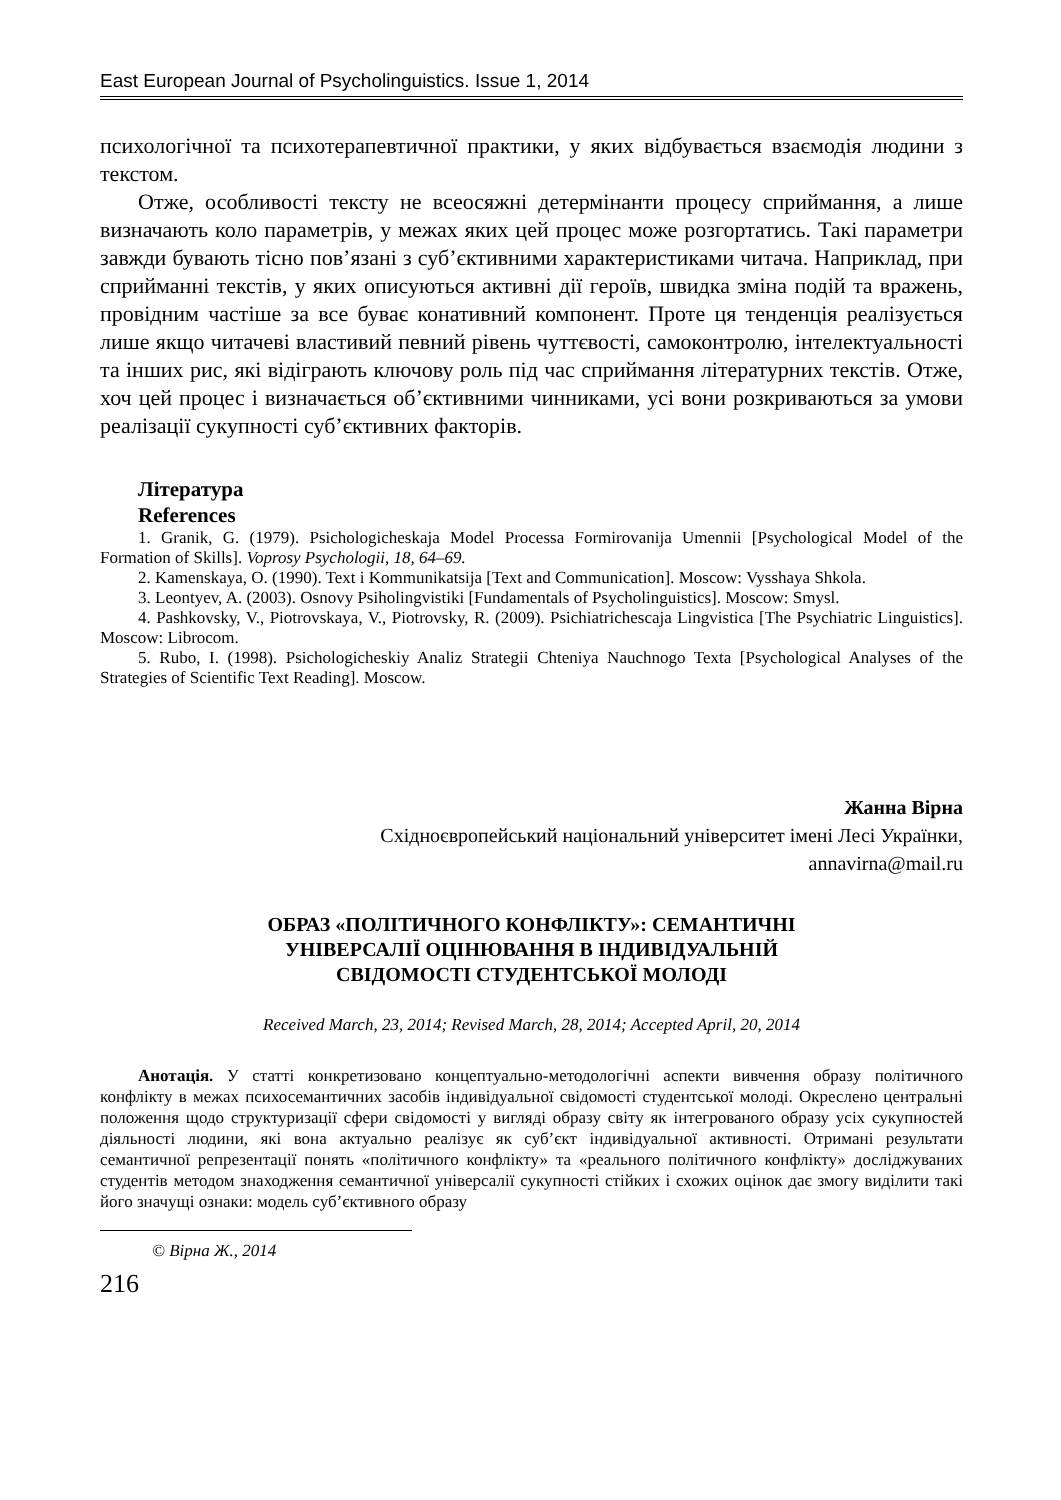East European Journal of Psycholinguistics. Issue 1, 2014
психологічної та психотерапевтичної практики, у яких відбувається взаємодія людини з текстом.
Отже, особливості тексту не всеосяжні детермінанти процесу сприймання, а лише визначають коло параметрів, у межах яких цей процес може розгортатись. Такі параметри завжди бувають тісно пов’язані з суб’єктивними характеристиками читача. Наприклад, при сприйманні текстів, у яких описуються активні дії героїв, швидка зміна подій та вражень, провідним частіше за все буває конативний компонент. Проте ця тенденція реалізується лише якщо читачеві властивий певний рівень чуттєвості, самоконтролю, інтелектуальності та інших рис, які відіграють ключову роль під час сприймання літературних текстів. Отже, хоч цей процес і визначається об’єктивними чинниками, усі вони розкриваються за умови реалізації сукупності суб’єктивних факторів.
Література
References
1. Granik, G. (1979). Psichologicheskaja Model Processa Formirovanija Umennii [Psychological Model of the Formation of Skills]. Voprosy Psychologii, 18, 64–69.
2. Kamenskaya, O. (1990). Text i Kommunikatsija [Text and Communication]. Moscow: Vysshaya Shkola.
3. Leontyev, A. (2003). Osnovy Psiholingvistiki [Fundamentals of Psycholinguistics]. Moscow: Smysl.
4. Pashkovsky, V., Piotrovskaya, V., Piotrovsky, R. (2009). Psichiatrichescaja Lingvistica [The Psychiatric Linguistics]. Moscow: Librocom.
5. Rubo, I. (1998). Psichologicheskiy Analiz Strategii Chteniya Nauchnogo Texta [Psychological Analyses of the Strategies of Scientific Text Reading]. Moscow.
Жанна Вірна
Східноєвропейський національний університет імені Лесі Українки,
annavirna@mail.ru
ОБРАЗ «ПОЛІТИЧНОГО КОНФЛІКТУ»: СЕМАНТИЧНІ
УНІВЕРСАЛІЇ ОЦІНЮВАННЯ В ІНДИВІДУАЛЬНІЙ
СВІДОМОСТІ СТУДЕНТСЬКОЇ МОЛОДІ
Received March, 23, 2014; Revised March, 28, 2014; Accepted April, 20, 2014
Анотація. У статті конкретизовано концептуально-методологічні аспекти вивчення образу політичного конфлікту в межах психосемантичних засобів індивідуальної свідомості студентської молоді. Окреслено центральні положення щодо структуризації сфери свідомості у вигляді образу світу як інтегрованого образу усіх сукупностей діяльності людини, які вона актуально реалізує як суб’єкт індивідуальної активності. Отримані результати семантичної репрезентації понять «політичного конфлікту» та «реального політичного конфлікту» досліджуваних студентів методом знаходження семантичної універсалії сукупності стійких і схожих оцінок дає змогу виділити такі його значущі ознаки: модель суб’єктивного образу
© Вірна Ж., 2014
216